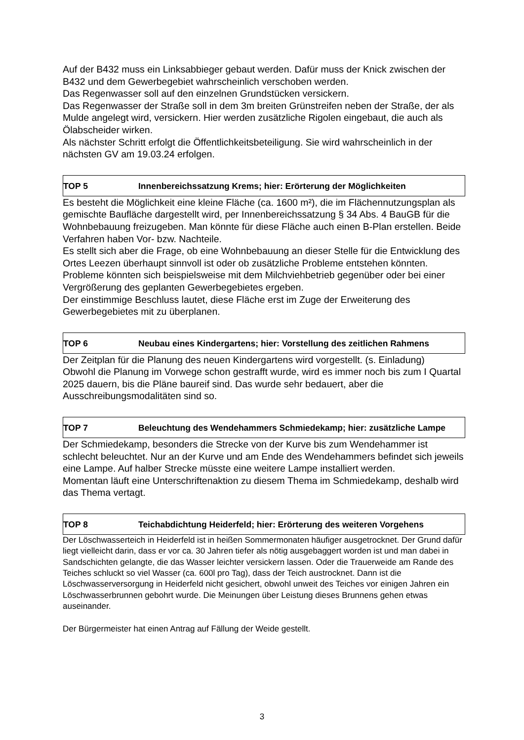Auf der B432 muss ein Linksabbieger gebaut werden. Dafür muss der Knick zwischen der B432 und dem Gewerbegebiet wahrscheinlich verschoben werden.
Das Regenwasser soll auf den einzelnen Grundstücken versickern.
Das Regenwasser der Straße soll in dem 3m breiten Grünstreifen neben der Straße, der als Mulde angelegt wird, versickern. Hier werden zusätzliche Rigolen eingebaut, die auch als Ölabscheider wirken.
Als nächster Schritt erfolgt die Öffentlichkeitsbeteiligung. Sie wird wahrscheinlich in der nächsten GV am 19.03.24 erfolgen.
TOP 5 Innenbereichssatzung Krems; hier: Erörterung der Möglichkeiten
Es besteht die Möglichkeit eine kleine Fläche (ca. 1600 m²), die im Flächennutzungsplan als gemischte Baufläche dargestellt wird, per Innenbereichssatzung § 34 Abs. 4 BauGB für die Wohnbebauung freizugeben. Man könnte für diese Fläche auch einen B-Plan erstellen. Beide Verfahren haben Vor- bzw. Nachteile.
Es stellt sich aber die Frage, ob eine Wohnbebauung an dieser Stelle für die Entwicklung des Ortes Leezen überhaupt sinnvoll ist oder ob zusätzliche Probleme entstehen könnten. Probleme könnten sich beispielsweise mit dem Milchviehbetrieb gegenüber oder bei einer Vergrößerung des geplanten Gewerbegebietes ergeben.
Der einstimmige Beschluss lautet, diese Fläche erst im Zuge der Erweiterung des Gewerbegebietes mit zu überplanen.
TOP 6 Neubau eines Kindergartens; hier: Vorstellung des zeitlichen Rahmens
Der Zeitplan für die Planung des neuen Kindergartens wird vorgestellt. (s. Einladung)
Obwohl die Planung im Vorwege schon gestrafft wurde, wird es immer noch bis zum I Quartal 2025 dauern, bis die Pläne baureif sind. Das wurde sehr bedauert, aber die Ausschreibungsmodalitäten sind so.
TOP 7 Beleuchtung des Wendehammers Schmiedekamp; hier: zusätzliche Lampe
Der Schmiedekamp, besonders die Strecke von der Kurve bis zum Wendehammer ist schlecht beleuchtet. Nur an der Kurve und am Ende des Wendehammers befindet sich jeweils eine Lampe. Auf halber Strecke müsste eine weitere Lampe installiert werden.
Momentan läuft eine Unterschriftenaktion zu diesem Thema im Schmiedekamp, deshalb wird das Thema vertagt.
TOP 8 Teichabdichtung Heiderfeld; hier: Erörterung des weiteren Vorgehens
Der Löschwasserteich in Heiderfeld ist in heißen Sommermonaten häufiger ausgetrocknet. Der Grund dafür liegt vielleicht darin, dass er vor ca. 30 Jahren tiefer als nötig ausgebaggert worden ist und man dabei in Sandschichten gelangte, die das Wasser leichter versickern lassen. Oder die Trauerweide am Rande des Teiches schluckt so viel Wasser (ca. 600l pro Tag), dass der Teich austrocknet. Dann ist die Löschwasserversorgung in Heiderfeld nicht gesichert, obwohl unweit des Teiches vor einigen Jahren ein Löschwasserbrunnen gebohrt wurde. Die Meinungen über Leistung dieses Brunnens gehen etwas auseinander.
Der Bürgermeister hat einen Antrag auf Fällung der Weide gestellt.
3